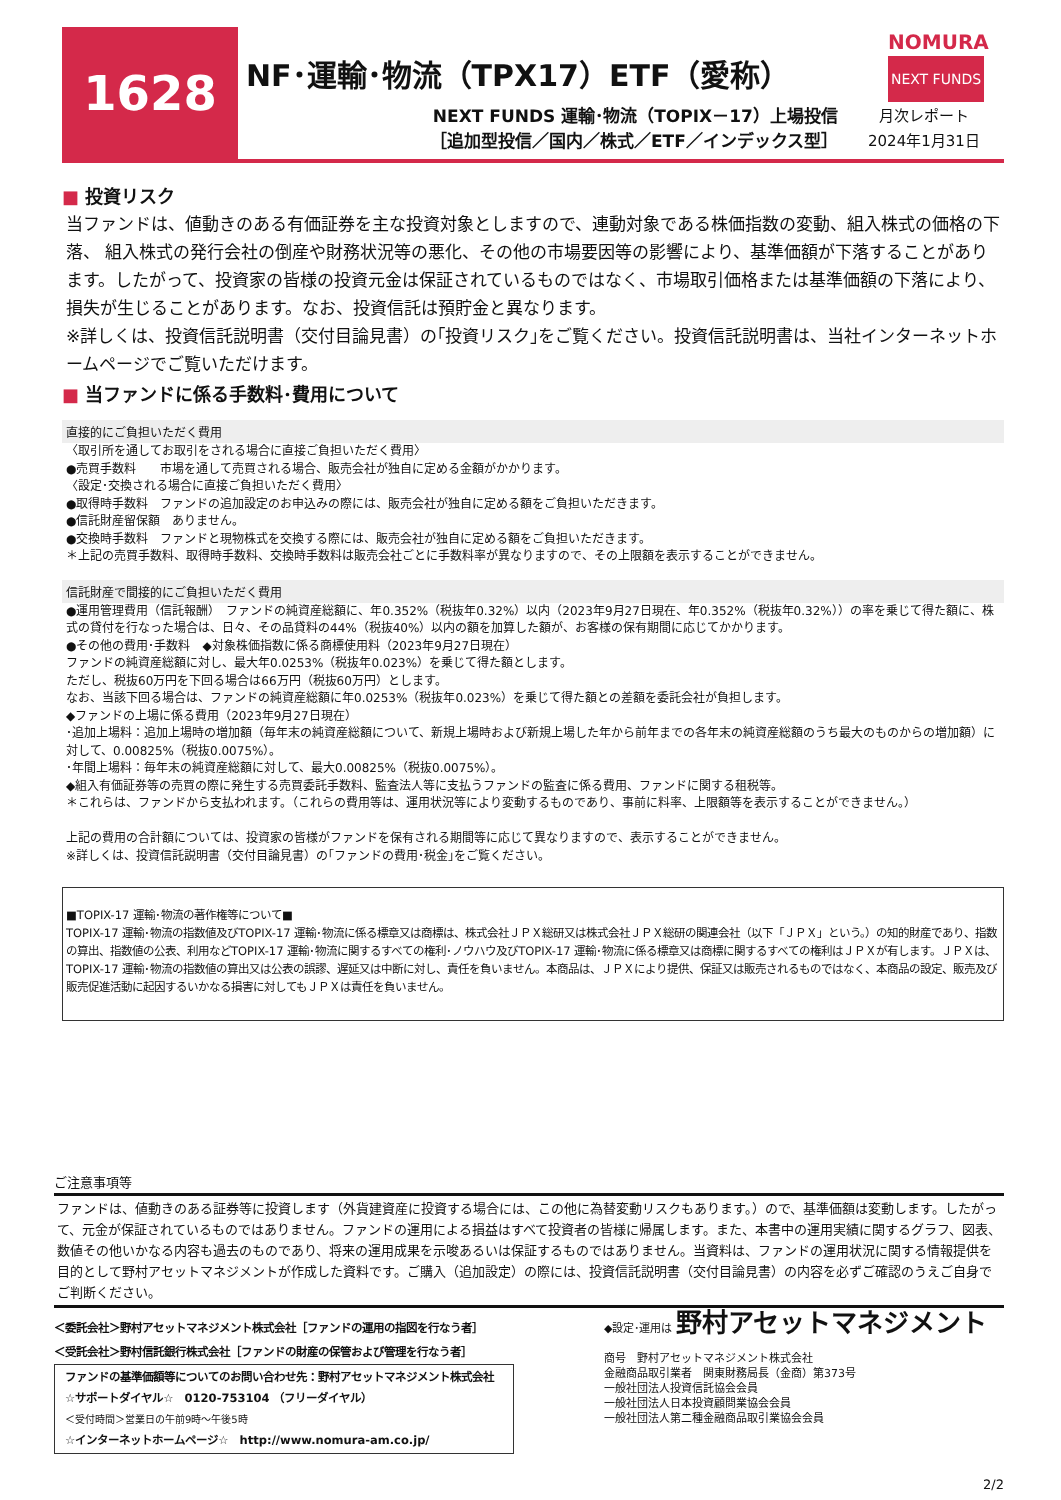1628 NF･運輸･物流（TPX17）ETF（愛称）
NEXT FUNDS 運輸･物流（TOPIX－17）上場投信
［追加型投信／国内／株式／ETF／インデックス型］
NOMURA
NEXT FUNDS
月次レポート
2024年1月31日
■ 投資リスク
当ファンドは、値動きのある有価証券を主な投資対象としますので、連動対象である株価指数の変動、組入株式の価格の下落、 組入株式の発行会社の倒産や財務状況等の悪化、その他の市場要因等の影響により、基準価額が下落することがあります。したがって、投資家の皆様の投資元金は保証されているものではなく、市場取引価格または基準価額の下落により、損失が生じることがあります。なお、投資信託は預貯金と異なります。
※詳しくは、投資信託説明書（交付目論見書）の｢投資リスク｣をご覧ください。投資信託説明書は、当社インターネットホームページでご覧いただけます。
■ 当ファンドに係る手数料･費用について
直接的にご負担いただく費用
〈取引所を通してお取引をされる場合に直接ご負担いただく費用〉
●売買手数料　　市場を通して売買される場合、販売会社が独自に定める金額がかかります。
〈設定･交換される場合に直接ご負担いただく費用〉
●取得時手数料　ファンドの追加設定のお申込みの際には、販売会社が独自に定める額をご負担いただきます。
●信託財産留保額　ありません。
●交換時手数料　ファンドと現物株式を交換する際には、販売会社が独自に定める額をご負担いただきます。
＊上記の売買手数料、取得時手数料、交換時手数料は販売会社ごとに手数料率が異なりますので、その上限額を表示することができません。
信託財産で間接的にご負担いただく費用
●運用管理費用（信託報酬）　ファンドの純資産総額に、年0.352%（税抜年0.32%）以内（2023年9月27日現在、年0.352%（税抜年0.32%））の率を乗じて得た額に、株式の貸付を行なった場合は、日々、その品貸料の44%（税抜40%）以内の額を加算した額が、お客様の保有期間に応じてかかります。
●その他の費用･手数料　◆対象株価指数に係る商標使用料（2023年9月27日現在）
ファンドの純資産総額に対し、最大年0.0253%（税抜年0.023%）を乗じて得た額とします。
ただし、税抜60万円を下回る場合は66万円（税抜60万円）とします。
なお、当該下回る場合は、ファンドの純資産総額に年0.0253%（税抜年0.023%）を乗じて得た額との差額を委託会社が負担します。
◆ファンドの上場に係る費用（2023年9月27日現在）
･追加上場料：追加上場時の増加額（毎年末の純資産総額について、新規上場時および新規上場した年から前年までの各年末の純資産総額のうち最大のものからの増加額）に対して、0.00825%（税抜0.0075%）。
･年間上場料：毎年末の純資産総額に対して、最大0.00825%（税抜0.0075%）。
◆組入有価証券等の売買の際に発生する売買委託手数料、監査法人等に支払うファンドの監査に係る費用、ファンドに関する租税等。
＊これらは、ファンドから支払われます。（これらの費用等は、運用状況等により変動するものであり、事前に料率、上限額等を表示することができません。）
上記の費用の合計額については、投資家の皆様がファンドを保有される期間等に応じて異なりますので、表示することができません。
※詳しくは、投資信託説明書（交付目論見書）の｢ファンドの費用･税金｣をご覧ください。
■TOPIX-17 運輸･物流の著作権等について■
TOPIX-17 運輸･物流の指数値及びTOPIX-17 運輸･物流に係る標章又は商標は、株式会社ＪＰＸ総研又は株式会社ＪＰＸ総研の関連会社（以下「ＪＰＸ」という。）の知的財産であり、指数の算出、指数値の公表、利用などTOPIX-17 運輸･物流に関するすべての権利･ノウハウ及びTOPIX-17 運輸･物流に係る標章又は商標に関するすべての権利はＪＰＸが有します。ＪＰＸは、TOPIX-17 運輸･物流の指数値の算出又は公表の誤謬、遅延又は中断に対し、責任を負いません。本商品は、ＪＰＸにより提供、保証又は販売されるものではなく、本商品の設定、販売及び販売促進活動に起因するいかなる損害に対してもＪＰＸは責任を負いません。
ご注意事項等
ファンドは、値動きのある証券等に投資します（外貨建資産に投資する場合には、この他に為替変動リスクもあります。）ので、基準価額は変動します。したがって、元金が保証されているものではありません。ファンドの運用による損益はすべて投資者の皆様に帰属します。また、本書中の運用実績に関するグラフ、図表、数値その他いかなる内容も過去のものであり、将来の運用成果を示唆あるいは保証するものではありません。当資料は、ファンドの運用状況に関する情報提供を目的として野村アセットマネジメントが作成した資料です。ご購入（追加設定）の際には、投資信託説明書（交付目論見書）の内容を必ずご確認のうえご自身でご判断ください。
＜委託会社＞野村アセットマネジメント株式会社［ファンドの運用の指図を行なう者］
＜受託会社＞野村信託銀行株式会社［ファンドの財産の保管および管理を行なう者］
ファンドの基準価額等についてのお問い合わせ先：野村アセットマネジメント株式会社
☆サポートダイヤル☆　0120-753104 （フリーダイヤル）
＜受付時間＞営業日の午前9時～午後5時
☆インターネットホームページ☆　http://www.nomura-am.co.jp/
◆設定･運用は 野村アセットマネジメント
商号　野村アセットマネジメント株式会社
金融商品取引業者　関東財務局長（金商）第373号
一般社団法人投資信託協会会員
一般社団法人日本投資顧問業協会会員
一般社団法人第二種金融商品取引業協会会員
2/2